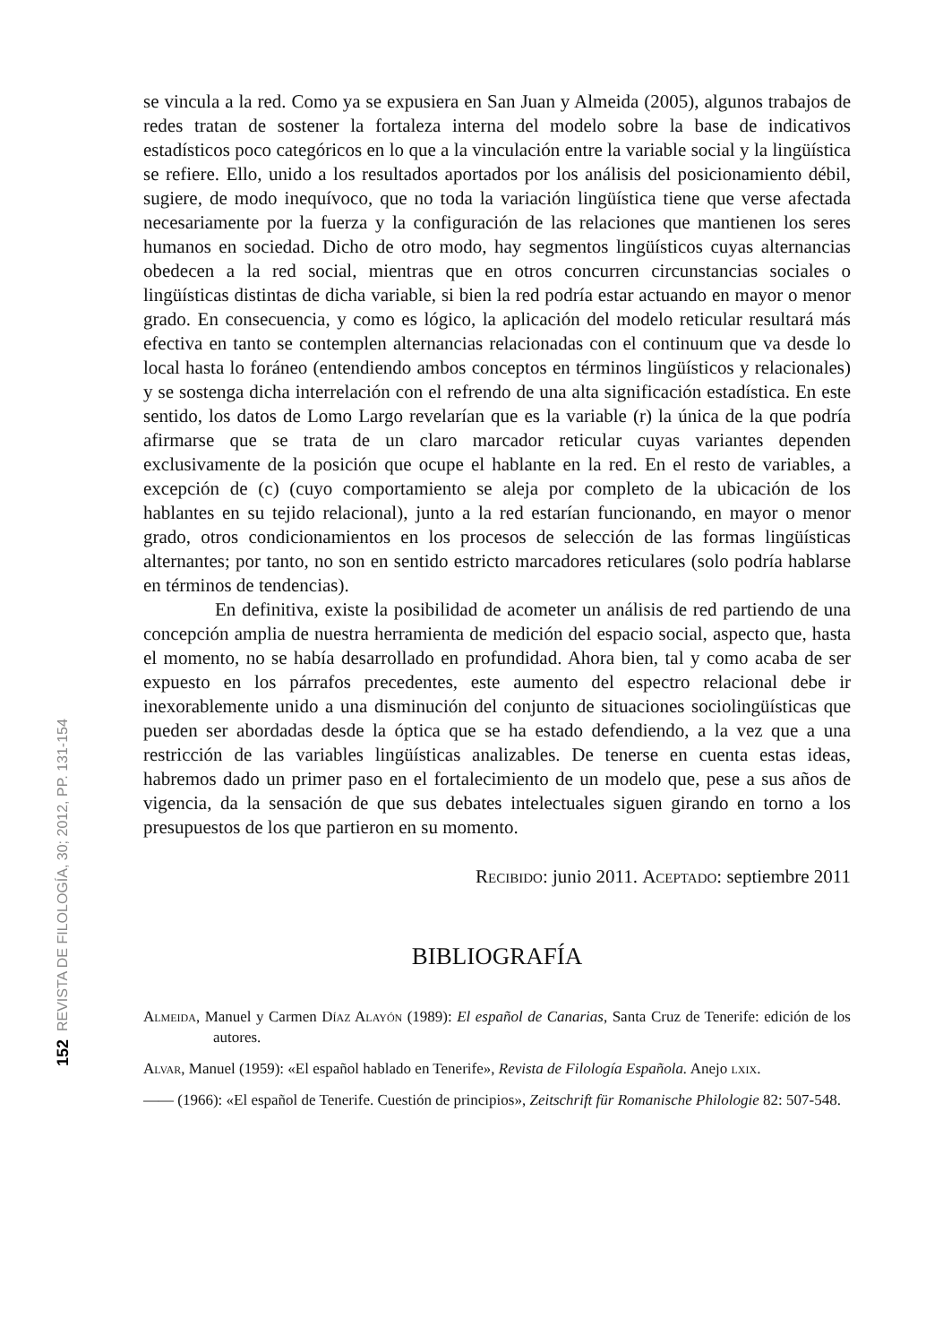152 REVISTA DE FILOLOGÍA, 30; 2012, PP. 131-154
se vincula a la red. Como ya se expusiera en San Juan y Almeida (2005), algunos trabajos de redes tratan de sostener la fortaleza interna del modelo sobre la base de indicativos estadísticos poco categóricos en lo que a la vinculación entre la variable social y la lingüística se refiere. Ello, unido a los resultados aportados por los análisis del posicionamiento débil, sugiere, de modo inequívoco, que no toda la variación lingüística tiene que verse afectada necesariamente por la fuerza y la configuración de las relaciones que mantienen los seres humanos en sociedad. Dicho de otro modo, hay segmentos lingüísticos cuyas alternancias obedecen a la red social, mientras que en otros concurren circunstancias sociales o lingüísticas distintas de dicha variable, si bien la red podría estar actuando en mayor o menor grado. En consecuencia, y como es lógico, la aplicación del modelo reticular resultará más efectiva en tanto se contemplen alternancias relacionadas con el continuum que va desde lo local hasta lo foráneo (entendiendo ambos conceptos en términos lingüísticos y relacionales) y se sostenga dicha interrelación con el refrendo de una alta significación estadística. En este sentido, los datos de Lomo Largo revelarían que es la variable (r) la única de la que podría afirmarse que se trata de un claro marcador reticular cuyas variantes dependen exclusivamente de la posición que ocupe el hablante en la red. En el resto de variables, a excepción de (c) (cuyo comportamiento se aleja por completo de la ubicación de los hablantes en su tejido relacional), junto a la red estarían funcionando, en mayor o menor grado, otros condicionamientos en los procesos de selección de las formas lingüísticas alternantes; por tanto, no son en sentido estricto marcadores reticulares (solo podría hablarse en términos de tendencias).
En definitiva, existe la posibilidad de acometer un análisis de red partiendo de una concepción amplia de nuestra herramienta de medición del espacio social, aspecto que, hasta el momento, no se había desarrollado en profundidad. Ahora bien, tal y como acaba de ser expuesto en los párrafos precedentes, este aumento del espectro relacional debe ir inexorablemente unido a una disminución del conjunto de situaciones sociolingüísticas que pueden ser abordadas desde la óptica que se ha estado defendiendo, a la vez que a una restricción de las variables lingüísticas analizables. De tenerse en cuenta estas ideas, habremos dado un primer paso en el fortalecimiento de un modelo que, pese a sus años de vigencia, da la sensación de que sus debates intelectuales siguen girando en torno a los presupuestos de los que partieron en su momento.
Recibido: junio 2011. Aceptado: septiembre 2011
BIBLIOGRAFÍA
Almeida, Manuel y Carmen Díaz Alayón (1989): El español de Canarias, Santa Cruz de Tenerife: edición de los autores.
Alvar, Manuel (1959): «El español hablado en Tenerife», Revista de Filología Española. Anejo lxix.
—— (1966): «El español de Tenerife. Cuestión de principios», Zeitschrift für Romanische Philologie 82: 507-548.